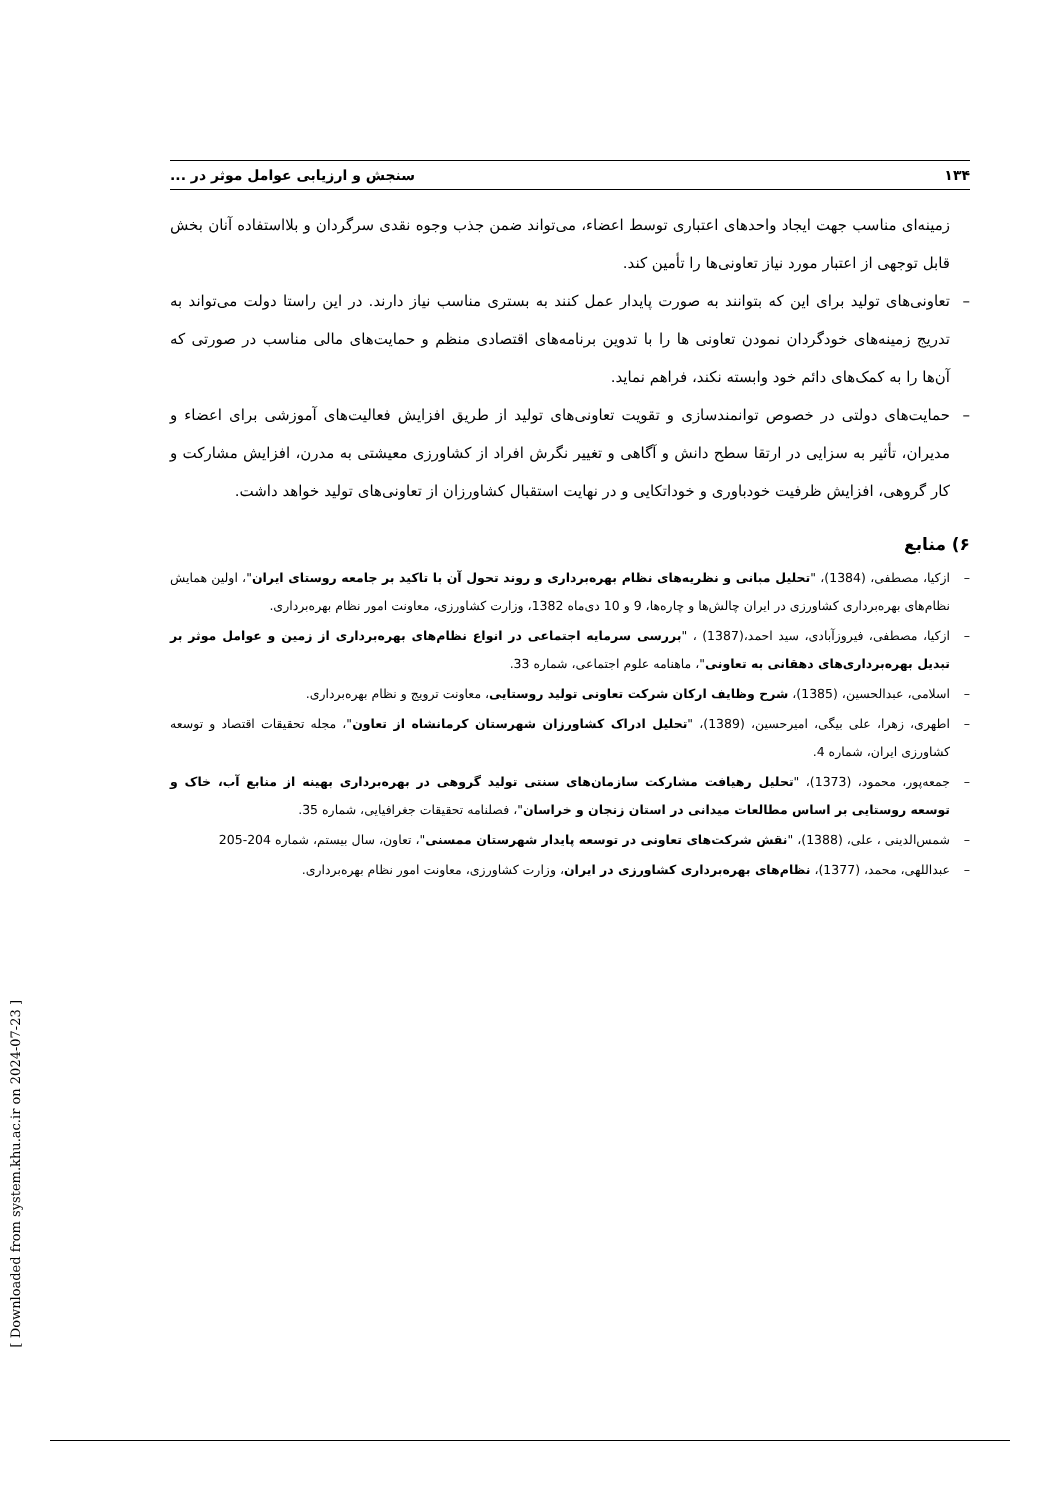۱۳۴ سنجش و ارزیابی عوامل موثر در ...
زمینه‌ای مناسب جهت ایجاد واحدهای اعتباری توسط اعضاء، می‌تواند ضمن جذب وجوه نقدی سرگردان و بلااستفاده آنان بخش قابل توجهی از اعتبار مورد نیاز تعاونی‌ها را تأمین کند.
– تعاونی‌های تولید برای این که بتوانند به صورت پایدار عمل کنند به بستری مناسب نیاز دارند. در این راستا دولت می‌تواند به تدریج زمینه‌های خودگردان نمودن تعاونی ها را با تدوین برنامه‌های اقتصادی منظم و حمایت‌های مالی مناسب در صورتی که آن‌ها را به کمک‌های دائم خود وابسته نکند، فراهم نماید.
– حمایت‌های دولتی در خصوص توانمندسازی و تقویت تعاونی‌های تولید از طریق افزایش فعالیت‌های آموزشی برای اعضاء و مدیران، تأثیر به سزایی در ارتقا سطح دانش و آگاهی و تغییر نگرش افراد از کشاورزی معیشتی به مدرن، افزایش مشارکت و کار گروهی، افزایش ظرفیت خودباوری و خوداتکایی و در نهایت استقبال کشاورزان از تعاونی‌های تولید خواهد داشت.
۶) منابع
– ازکیا، مصطفی، (1384)، "تحلیل مبانی و نظریه‌های نظام بهره‌برداری و روند تحول آن با تاکید بر جامعه روستای ایران"، اولین همایش نظام‌های بهره‌برداری کشاورزی در ایران چالش‌ها و چاره‌ها، 9 و 10 دی‌ماه 1382، وزارت کشاورزی، معاونت امور نظام بهره‌برداری.
– ازکیا، مصطفی، فیروزآبادی، سید احمد،(1387) ، "بررسی سرمایه اجتماعی در انواع نظام‌های بهره‌برداری از زمین و عوامل موثر بر تبدیل بهره‌برداری‌های دهقانی به تعاونی"، ماهنامه علوم اجتماعی، شماره 33.
– اسلامی، عبدالحسین، (1385)، شرح وظایف ارکان شرکت تعاونی تولید روستایی، معاونت ترویج و نظام بهره‌برداری.
– اطهری، زهرا، علی بیگی، امیرحسین، (1389)، "تحلیل ادراک کشاورزان شهرستان کرمانشاه از تعاون"، مجله تحقیقات اقتصاد و توسعه کشاورزی ایران، شماره 4.
– جمعه‌پور، محمود، (1373)، "تحلیل رهیافت مشارکت سازمان‌های سنتی تولید گروهی در بهره‌برداری بهینه از منابع آب، خاک و توسعه روستایی بر اساس مطالعات میدانی در استان زنجان و خراسان"، فصلنامه تحقیقات جغرافیایی، شماره 35.
– شمس‌الدینی ، علی، (1388)، "نقش شرکت‌های تعاونی در توسعه پایدار شهرستان ممسنی"، تعاون، سال بیستم، شماره 204-205
– عبداللهی، محمد، (1377)، نظام‌های بهره‌برداری کشاورزی در ایران، وزارت کشاورزی، معاونت امور نظام بهره‌برداری.
[ Downloaded from system.khu.ac.ir on 2024-07-23 ]